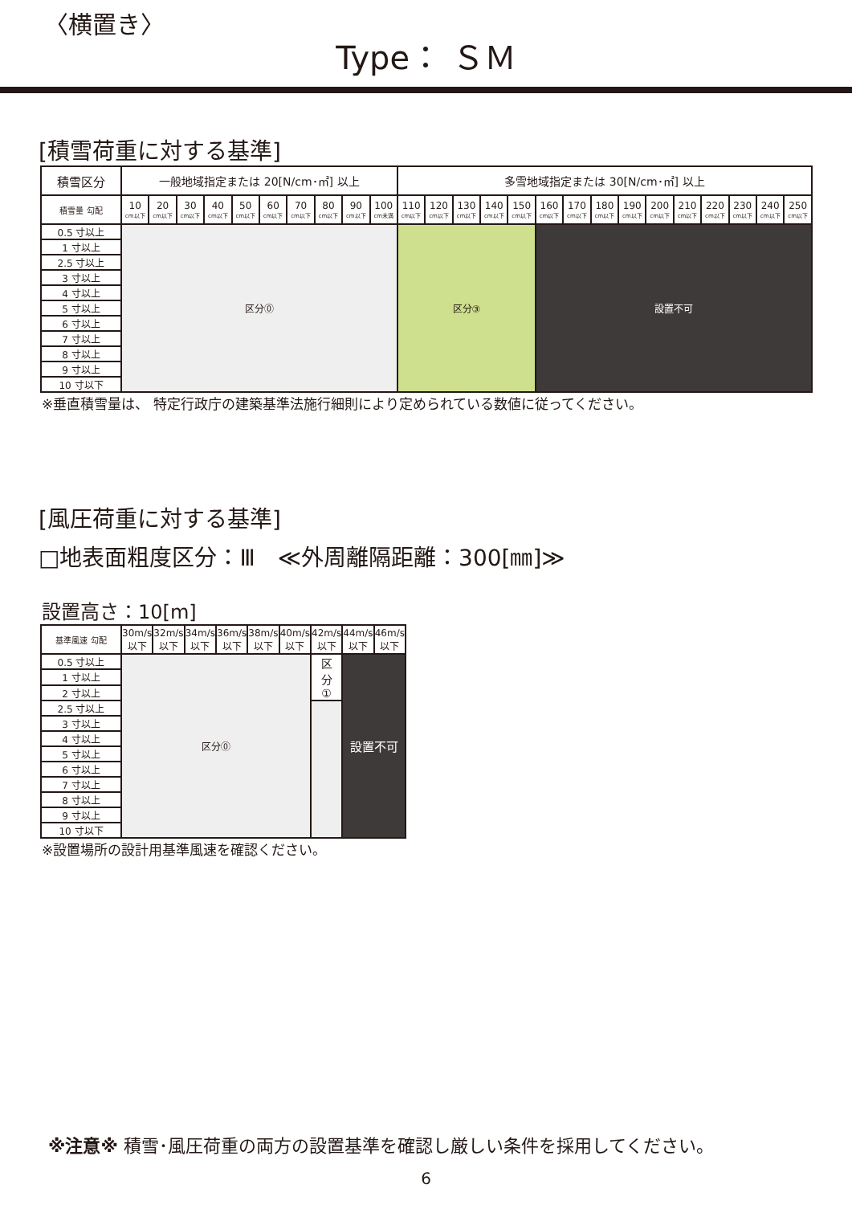〈横置き〉
Type： ＳＭ
[積雪荷重に対する基準]
| 積雪区分 | 一般地域指定または 20[N/cm･㎡] 以上 | | | | | | | | | | 多雪地域指定または 30[N/cm･㎡] 以上 | | | | | | | | | | | | | | |
| --- | --- | --- | --- | --- | --- | --- | --- | --- | --- | --- | --- | --- | --- | --- | --- | --- | --- | --- | --- | --- | --- | --- | --- | --- | --- |
| 積雪量 勾配 | 10 cm以下 | 20 cm以下 | 30 cm以下 | 40 cm以下 | 50 cm以下 | 60 cm以下 | 70 cm以下 | 80 cm以下 | 90 cm以下 | 100 cm未満 | 110 cm以下 | 120 cm以下 | 130 cm以下 | 140 cm以下 | 150 cm以下 | 160 cm以下 | 170 cm以下 | 180 cm以下 | 190 cm以下 | 200 cm以下 | 210 cm以下 | 220 cm以下 | 230 cm以下 | 240 cm以下 | 250 cm以下 |
| 0.5 寸以上 | 区分⓪ | | | | | | | | | | 区分③ | | | | | 設置不可 | | | | | | | | | |
| 1 寸以上 | | | | | | | | | | | | | | | | | | | | | | | | | |
| 2.5 寸以上 | | | | | | | | | | | | | | | | | | | | | | | | | |
| 3 寸以上 | | | | | | | | | | | | | | | | | | | | | | | | | |
| 4 寸以上 | | | | | | | | | | | | | | | | | | | | | | | | | |
| 5 寸以上 | | | | | | | | | | | | | | | | | | | | | | | | | |
| 6 寸以上 | | | | | | | | | | | | | | | | | | | | | | | | | |
| 7 寸以上 | | | | | | | | | | | | | | | | | | | | | | | | | |
| 8 寸以上 | | | | | | | | | | | | | | | | | | | | | | | | | |
| 9 寸以上 | | | | | | | | | | | | | | | | | | | | | | | | | |
| 10 寸以下 | | | | | | | | | | | | | | | | | | | | | | | | | |
※垂直積雪量は、 特定行政庁の建築基準法施行細則により定められている数値に従ってください。
[風圧荷重に対する基準]
□地表面粗度区分：Ⅲ　≪外周離隔距離：300[㎜]≫
設置高さ：10[m]
| 基準風速 勾配 | 30m/s 以下 | 32m/s 以下 | 34m/s 以下 | 36m/s 以下 | 38m/s 以下 | 40m/s 以下 | 42m/s 以下 | 44m/s 以下 | 46m/s 以下 |
| --- | --- | --- | --- | --- | --- | --- | --- | --- | --- |
| 0.5 寸以上 | 区分⓪ | | | | | | 区 分 ① | 設置不可 | |
| 1 寸以上 | | | | | | | | | |
| 2 寸以上 | | | | | | | | | |
| 2.5 寸以上 | | | | | | | | | |
| 3 寸以上 | | | | | | | | | |
| 4 寸以上 | | | | | | | | | |
| 5 寸以上 | | | | | | | | | |
| 6 寸以上 | | | | | | | | | |
| 7 寸以上 | | | | | | | | | |
| 8 寸以上 | | | | | | | | | |
| 9 寸以上 | | | | | | | | | |
| 10 寸以下 | | | | | | | | | |
※設置場所の設計用基準風速を確認ください。
※注意※ 積雪･風圧荷重の両方の設置基準を確認し厳しい条件を採用してください。
6